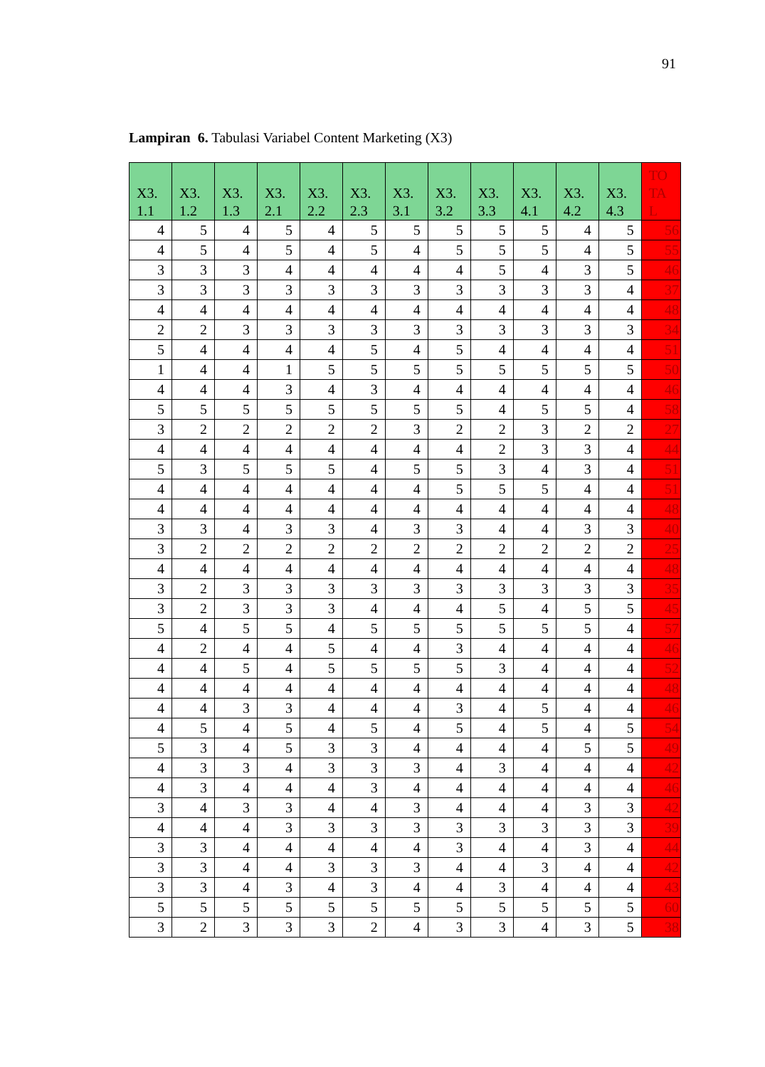91
Lampiran 6. Tabulasi Variabel Content Marketing (X3)
| X3. 1.1 | X3. 1.2 | X3. 1.3 | X3. 2.1 | X3. 2.2 | X3. 2.3 | X3. 3.1 | X3. 3.2 | X3. 3.3 | X3. 4.1 | X3. 4.2 | X3. 4.3 | TO TA L |
| --- | --- | --- | --- | --- | --- | --- | --- | --- | --- | --- | --- | --- |
| 4 | 5 | 4 | 5 | 4 | 5 | 5 | 5 | 5 | 5 | 4 | 5 | 56 |
| 4 | 5 | 4 | 5 | 4 | 5 | 4 | 5 | 5 | 5 | 4 | 5 | 55 |
| 3 | 3 | 3 | 4 | 4 | 4 | 4 | 4 | 5 | 4 | 3 | 5 | 46 |
| 3 | 3 | 3 | 3 | 3 | 3 | 3 | 3 | 3 | 3 | 3 | 4 | 37 |
| 4 | 4 | 4 | 4 | 4 | 4 | 4 | 4 | 4 | 4 | 4 | 4 | 48 |
| 2 | 2 | 3 | 3 | 3 | 3 | 3 | 3 | 3 | 3 | 3 | 3 | 34 |
| 5 | 4 | 4 | 4 | 4 | 5 | 4 | 5 | 4 | 4 | 4 | 4 | 51 |
| 1 | 4 | 4 | 1 | 5 | 5 | 5 | 5 | 5 | 5 | 5 | 5 | 50 |
| 4 | 4 | 4 | 3 | 4 | 3 | 4 | 4 | 4 | 4 | 4 | 4 | 46 |
| 5 | 5 | 5 | 5 | 5 | 5 | 5 | 5 | 4 | 5 | 5 | 4 | 58 |
| 3 | 2 | 2 | 2 | 2 | 2 | 3 | 2 | 2 | 3 | 2 | 2 | 27 |
| 4 | 4 | 4 | 4 | 4 | 4 | 4 | 4 | 2 | 3 | 3 | 4 | 44 |
| 5 | 3 | 5 | 5 | 5 | 4 | 5 | 5 | 3 | 4 | 3 | 4 | 51 |
| 4 | 4 | 4 | 4 | 4 | 4 | 4 | 5 | 5 | 5 | 4 | 4 | 51 |
| 4 | 4 | 4 | 4 | 4 | 4 | 4 | 4 | 4 | 4 | 4 | 4 | 48 |
| 3 | 3 | 4 | 3 | 3 | 4 | 3 | 3 | 4 | 4 | 3 | 3 | 40 |
| 3 | 2 | 2 | 2 | 2 | 2 | 2 | 2 | 2 | 2 | 2 | 2 | 25 |
| 4 | 4 | 4 | 4 | 4 | 4 | 4 | 4 | 4 | 4 | 4 | 4 | 48 |
| 3 | 2 | 3 | 3 | 3 | 3 | 3 | 3 | 3 | 3 | 3 | 3 | 35 |
| 3 | 2 | 3 | 3 | 3 | 4 | 4 | 4 | 5 | 4 | 5 | 5 | 45 |
| 5 | 4 | 5 | 5 | 4 | 5 | 5 | 5 | 5 | 5 | 5 | 4 | 57 |
| 4 | 2 | 4 | 4 | 5 | 4 | 4 | 3 | 4 | 4 | 4 | 4 | 46 |
| 4 | 4 | 5 | 4 | 5 | 5 | 5 | 5 | 3 | 4 | 4 | 4 | 52 |
| 4 | 4 | 4 | 4 | 4 | 4 | 4 | 4 | 4 | 4 | 4 | 4 | 48 |
| 4 | 4 | 3 | 3 | 4 | 4 | 4 | 3 | 4 | 5 | 4 | 4 | 46 |
| 4 | 5 | 4 | 5 | 4 | 5 | 4 | 5 | 4 | 5 | 4 | 5 | 54 |
| 5 | 3 | 4 | 5 | 3 | 3 | 4 | 4 | 4 | 4 | 5 | 5 | 49 |
| 4 | 3 | 3 | 4 | 3 | 3 | 3 | 4 | 3 | 4 | 4 | 4 | 42 |
| 4 | 3 | 4 | 4 | 4 | 3 | 4 | 4 | 4 | 4 | 4 | 4 | 46 |
| 3 | 4 | 3 | 3 | 4 | 4 | 3 | 4 | 4 | 4 | 3 | 3 | 42 |
| 4 | 4 | 4 | 3 | 3 | 3 | 3 | 3 | 3 | 3 | 3 | 3 | 39 |
| 3 | 3 | 4 | 4 | 4 | 4 | 4 | 3 | 4 | 4 | 3 | 4 | 44 |
| 3 | 3 | 4 | 4 | 3 | 3 | 3 | 4 | 4 | 3 | 4 | 4 | 42 |
| 3 | 3 | 4 | 3 | 4 | 3 | 4 | 4 | 3 | 4 | 4 | 4 | 43 |
| 5 | 5 | 5 | 5 | 5 | 5 | 5 | 5 | 5 | 5 | 5 | 5 | 60 |
| 3 | 2 | 3 | 3 | 3 | 2 | 4 | 3 | 3 | 4 | 3 | 5 | 38 |